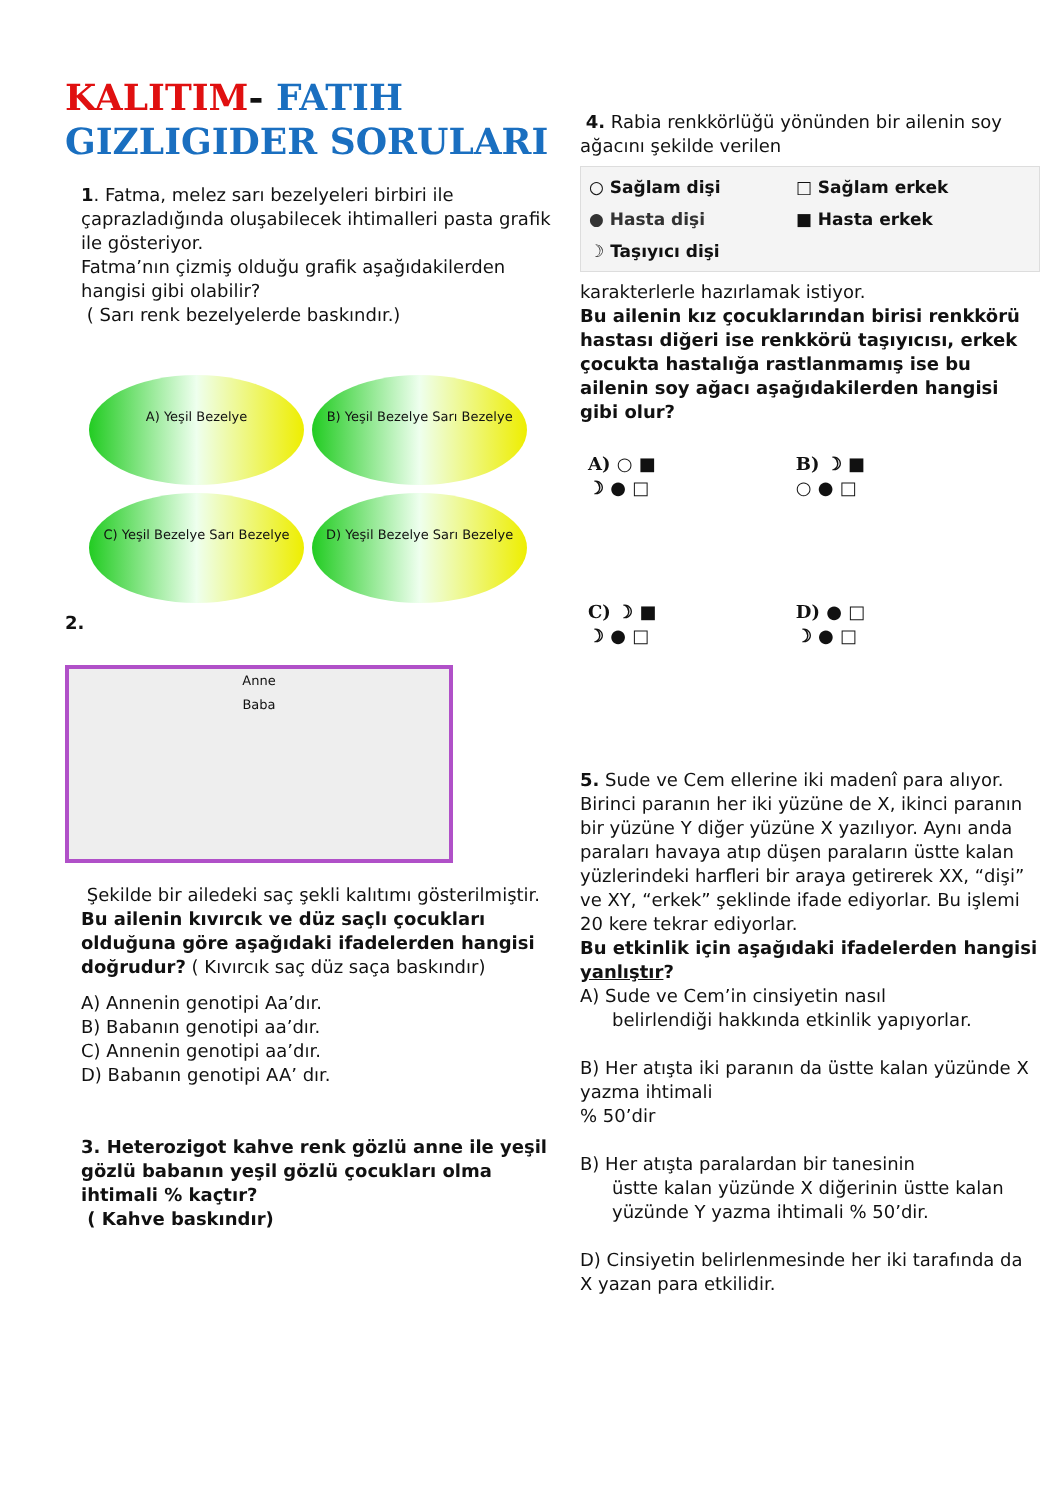KALITIM- FATIH
GIZLIGIDER SORULARI
1. Fatma, melez sarı bezelyeleri birbiri ile çaprazladığında oluşabilecek ihtimalleri pasta grafik ile gösteriyor.
Fatma’nın çizmiş olduğu grafik aşağıdakilerden hangisi gibi olabilir?
( Sarı renk bezelyelerde baskındır.)
A) Yeşil Bezelye
B) Yeşil Bezelye Sarı Bezelye
C) Yeşil Bezelye Sarı Bezelye
D) Yeşil Bezelye Sarı Bezelye
2.
Anne
Baba
Şekilde bir ailedeki saç şekli kalıtımı gösterilmiştir.
Bu ailenin kıvırcık ve düz saçlı çocukları olduğuna göre aşağıdaki ifadelerden hangisi doğrudur? ( Kıvırcık saç düz saça baskındır)
A) Annenin genotipi Aa’dır.
B) Babanın genotipi aa’dır.
C) Annenin genotipi aa’dır.
D) Babanın genotipi AA’ dır.
3. Heterozigot kahve renk gözlü anne ile yeşil gözlü babanın yeşil gözlü çocukları olma ihtimali % kaçtır?
( Kahve baskındır)
4. Rabia renkkörlüğü yönünden bir ailenin soy ağacını şekilde verilen
○ Sağlam dişi □ Sağlam erkek ● Hasta dişi ■ Hasta erkek ☽ Taşıyıcı dişi
karakterlerle hazırlamak istiyor.
Bu ailenin kız çocuklarından birisi renkkörü hastası diğeri ise renkkörü taşıyıcısı, erkek çocukta hastalığa rastlanmamış ise bu ailenin soy ağacı aşağıdakilerden hangisi gibi olur?
A) ○ ■
☽ ● □
B) ☽ ■
○ ● □
C) ☽ ■
☽ ● □
D) ● □
☽ ● □
5. Sude ve Cem ellerine iki madenî para alıyor. Birinci paranın her iki yüzüne de X, ikinci paranın bir yüzüne Y diğer yüzüne X yazılıyor. Aynı anda paraları havaya atıp düşen paraların üstte kalan yüzlerindeki harfleri bir araya getirerek XX, “dişi” ve XY, “erkek” şeklinde ifade ediyorlar. Bu işlemi 20 kere tekrar ediyorlar.
Bu etkinlik için aşağıdaki ifadelerden hangisi yanlıştır?
A) Sude ve Cem’in cinsiyetin nasıl
belirlendiği hakkında etkinlik yapıyorlar.
B) Her atışta iki paranın da üstte kalan yüzünde X yazma ihtimali
% 50’dir
B) Her atışta paralardan bir tanesinin
üstte kalan yüzünde X diğerinin üstte kalan yüzünde Y yazma ihtimali % 50’dir.
D) Cinsiyetin belirlenmesinde her iki tarafında da X yazan para etkilidir.